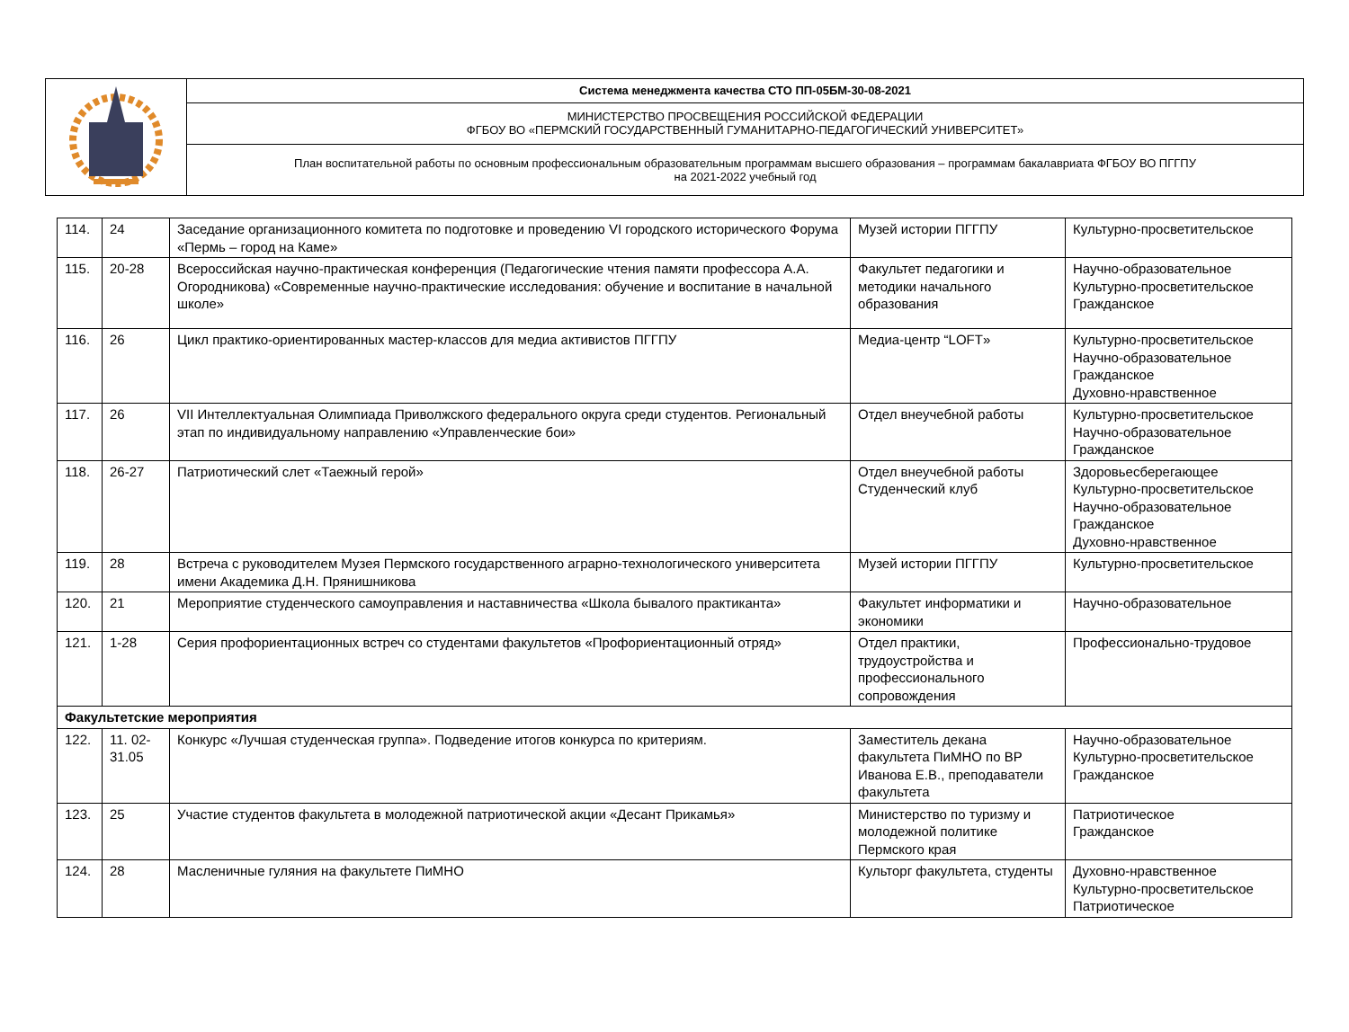| | Система менеджмента качества СТО ПП-05БМ-30-08-2021 |
| | МИНИСТЕРСТВО ПРОСВЕЩЕНИЯ РОССИЙСКОЙ ФЕДЕРАЦИИ ФГБОУ ВО «ПЕРМСКИЙ ГОСУДАРСТВЕННЫЙ ГУМАНИТАРНО-ПЕДАГОГИЧЕСКИЙ УНИВЕРСИТЕТ» |
| | План воспитательной работы по основным профессиональным образовательным программам высшего образования – программам бакалавриата ФГБОУ ВО ПГГПУ на 2021-2022 учебный год |
| 114. | 24 | Заседание организационного комитета по подготовке и проведению VI городского исторического Форума «Пермь – город на Каме» | Музей истории ПГГПУ | Культурно-просветительское |
| 115. | 20-28 | Всероссийская научно-практическая конференция (Педагогические чтения памяти профессора А.А. Огородникова) «Современные научно-практические исследования: обучение и воспитание в начальной школе» | Факультет педагогики и методики начального образования | Научно-образовательное Культурно-просветительское Гражданское |
| 116. | 26 | Цикл практико-ориентированных мастер-классов для медиа активистов ПГГПУ | Медиа-центр “LOFT» | Культурно-просветительское Научно-образовательное Гражданское Духовно-нравственное |
| 117. | 26 | VII Интеллектуальная Олимпиада Приволжского федерального округа среди студентов. Региональный этап по индивидуальному направлению «Управленческие бои» | Отдел внеучебной работы | Культурно-просветительское Научно-образовательное Гражданское |
| 118. | 26-27 | Патриотический слет «Таежный герой» | Отдел внеучебной работы Студенческий клуб | Здоровьесберегающее Культурно-просветительское Научно-образовательное Гражданское Духовно-нравственное |
| 119. | 28 | Встреча с руководителем Музея Пермского государственного аграрно-технологического университета имени Академика Д.Н. Прянишникова | Музей истории ПГГПУ | Культурно-просветительское |
| 120. | 21 | Мероприятие студенческого самоуправления и наставничества «Школа бывалого практиканта» | Факультет информатики и экономики | Научно-образовательное |
| 121. | 1-28 | Серия профориентационных встреч со студентами факультетов «Профориентационный отряд» | Отдел практики, трудоустройства и профессионального сопровождения | Профессионально-трудовое |
| Факультетские мероприятия | | | | |
| 122. | 11. 02-31.05 | Конкурс «Лучшая студенческая группа». Подведение итогов конкурса по критериям. | Заместитель декана факультета ПиМНО по ВР Иванова Е.В., преподаватели факультета | Научно-образовательное Культурно-просветительское Гражданское |
| 123. | 25 | Участие студентов факультета в молодежной патриотической акции «Десант Прикамья» | Министерство по туризму и молодежной политике Пермского края | Патриотическое Гражданское |
| 124. | 28 | Масленичные гуляния на факультете ПиМНО | Культорг факультета, студенты | Духовно-нравственное Культурно-просветительское Патриотическое |